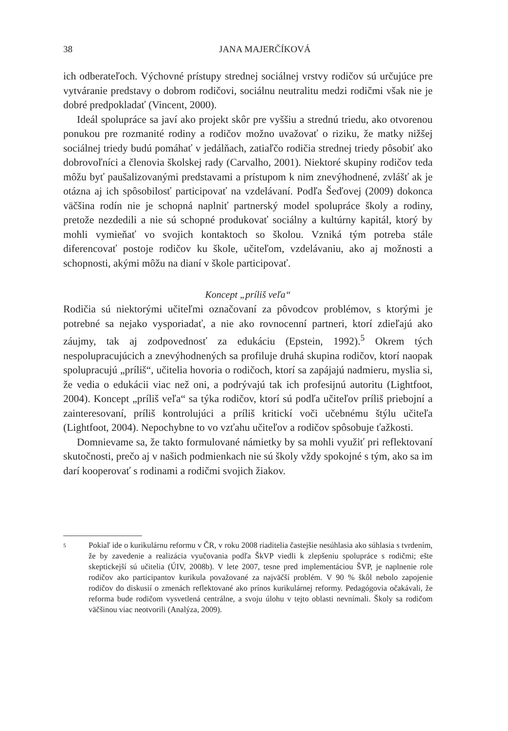38 JANA MAJERČÍKOVÁ
ich odberateľoch. Výchovné prístupy strednej sociálnej vrstvy rodičov sú určujúce pre vytváranie predstavy o dobrom rodičovi, sociálnu neutralitu medzi rodičmi však nie je dobré predpokladať (Vincent, 2000).
Ideál spolupráce sa javí ako projekt skôr pre vyššiu a strednú triedu, ako otvorenou ponukou pre rozmanité rodiny a rodičov možno uvažovať o riziku, že matky nižšej sociálnej triedy budú pomáhať v jedálňach, zatiaľčo rodičia strednej triedy pôsobiť ako dobrovoľníci a členovia školskej rady (Carvalho, 2001). Niektoré skupiny rodičov teda môžu byť paušalizovanými predstavami a prístupom k nim znevýhodnené, zvlášť ak je otázna aj ich spôsobilosť participovať na vzdelávaní. Podľa Šeďovej (2009) dokonca väčšina rodín nie je schopná naplniť partnerský model spolupráce školy a rodiny, pretože nezdedili a nie sú schopné produkovať sociálny a kultúrny kapitál, ktorý by mohli vymieňať vo svojich kontaktoch so školou. Vzniká tým potreba stále diferencovať postoje rodičov ku škole, učiteľom, vzdelávaniu, ako aj možnosti a schopnosti, akými môžu na dianí v škole participovať.
Koncept „príliš veľa“
Rodičia sú niektorými učiteľmi označovaní za pôvodcov problémov, s ktorými je potrebné sa nejako vysporiadať, a nie ako rovnocenní partneri, ktorí zdieľajú ako záujmy, tak aj zodpovednosť za edukáciu (Epstein, 1992).<sup>5</sup> Okrem tých nespolupracujúcich a znevýhodnených sa profiluje druhá skupina rodičov, ktorí naopak spolupracujú „príliš“, učitelia hovoria o rodičoch, ktorí sa zapájajú nadmieru, myslia si, že vedia o edukácii viac než oni, a podrývajú tak ich profesijnú autoritu (Lightfoot, 2004). Koncept „príliš veľa“ sa týka rodičov, ktorí sú podľa učiteľov príliš priebojní a zainteresovaní, príliš kontrolujúci a príliš kritickí voči učebnému štýlu učiteľa (Lightfoot, 2004). Nepochybne to vo vzťahu učiteľov a rodičov spôsobuje ťažkosti.
Domnievame sa, že takto formulované námietky by sa mohli využiť pri reflektovaní skutočnosti, prečo aj v našich podmienkach nie sú školy vždy spokojné s tým, ako sa im darí kooperovať s rodinami a rodičmi svojich žiakov.
5
Pokiaľ ide o kurikulárnu reformu v ČR, v roku 2008 riaditelia častejšie nesúhlasia ako súhlasia s tvrdením, že by zavedenie a realizácia vyučovania podľa ŠkVP viedli k zlepšeniu spolupráce s rodičmi; ešte skeptickejší sú učitelia (ÚIV, 2008b). V lete 2007, tesne pred implementáciou ŠVP, je naplnenie role rodičov ako participantov kurikula považované za najväčší problém. V 90 % škôl nebolo zapojenie rodičov do diskusií o zmenách reflektované ako prínos kurikulárnej reformy. Pedagógovia očakávali, že reforma bude rodičom vysvetlená centrálne, a svoju úlohu v tejto oblasti nevnímali. Školy sa rodičom väčšinou viac neotvorili (Analýza, 2009).